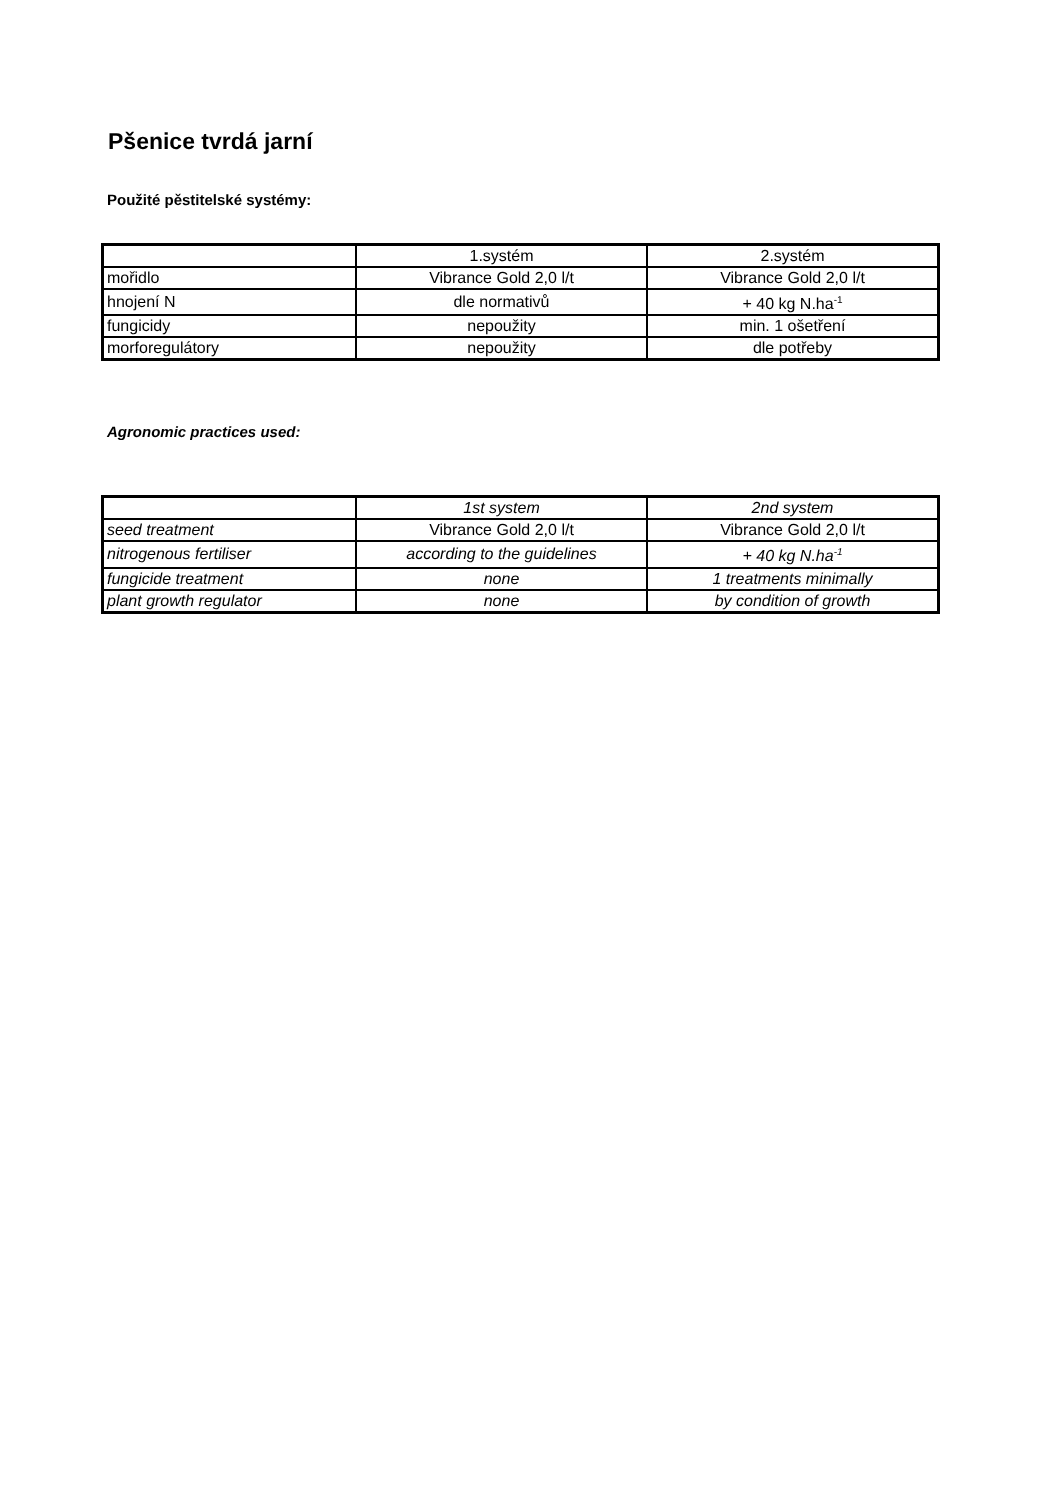Pšenice tvrdá jarní
Použité pěstitelské systémy:
| | 1.systém | 2.systém |
| mořidlo | Vibrance Gold 2,0 l/t | Vibrance Gold 2,0 l/t |
| hnojení N | dle normativů | + 40 kg N.ha<sup>-1</sup> |
| fungicidy | nepoužity | min. 1 ošetření |
| morforegulátory | nepoužity | dle potřeby |
Agronomic practices used:
| | 1st system | 2nd system |
| seed treatment | Vibrance Gold 2,0 l/t | Vibrance Gold 2,0 l/t |
| nitrogenous fertiliser | according to the guidelines | + 40 kg N.ha<sup>-1</sup> |
| fungicide treatment | none | 1 treatments minimally |
| plant growth regulator | none | by condition of growth |